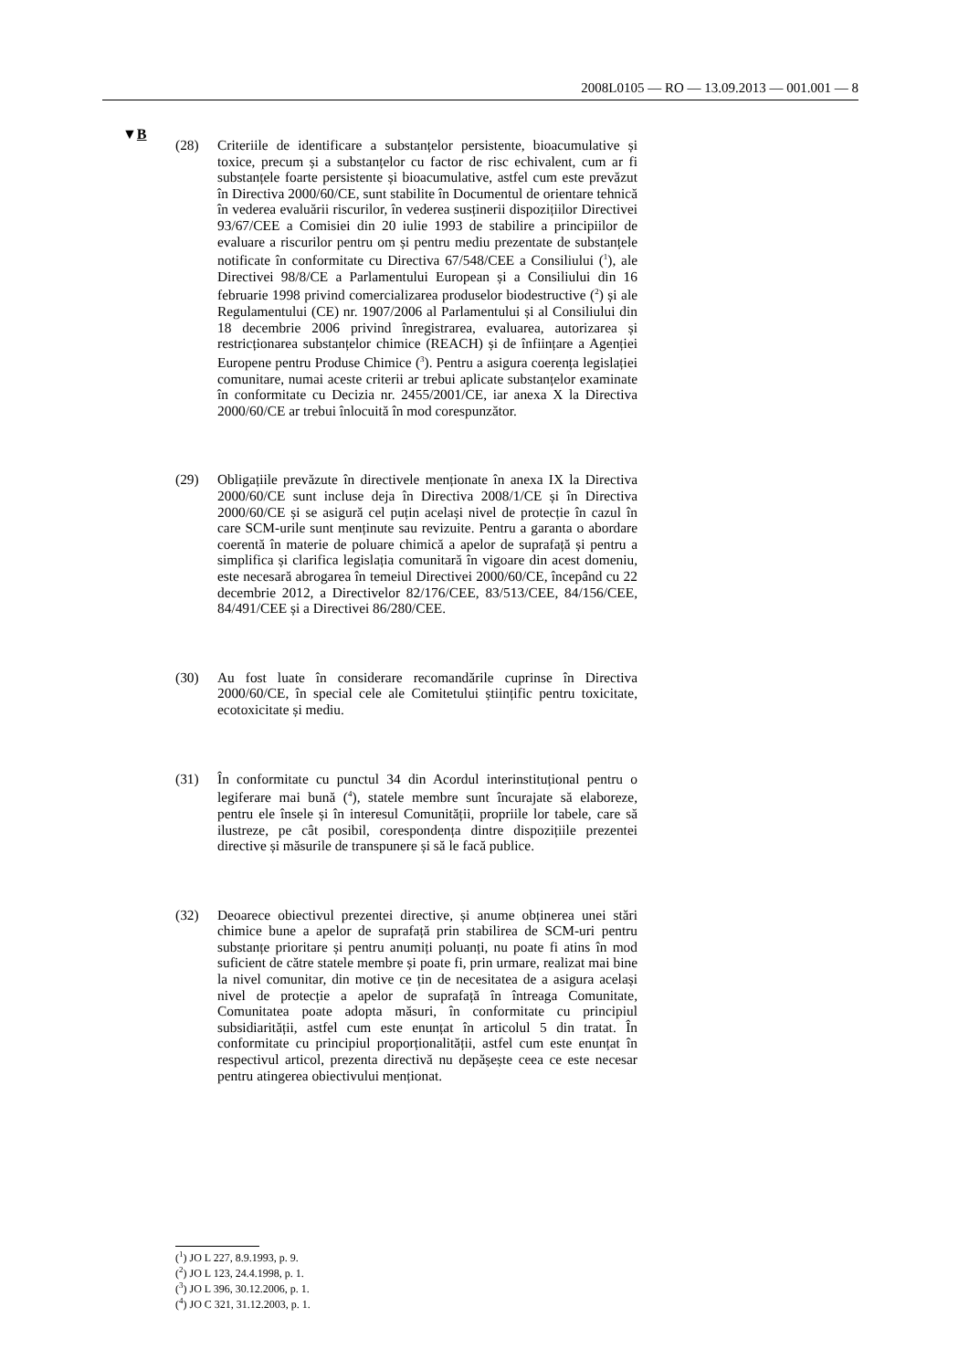2008L0105 — RO — 13.09.2013 — 001.001 — 8
▼B
(28) Criteriile de identificare a substanțelor persistente, bioacumulative și toxice, precum și a substanțelor cu factor de risc echivalent, cum ar fi substanțele foarte persistente și bioacumulative, astfel cum este prevăzut în Directiva 2000/60/CE, sunt stabilite în Documentul de orientare tehnică în vederea evaluării riscurilor, în vederea susținerii dispozițiilor Directivei 93/67/CEE a Comisiei din 20 iulie 1993 de stabilire a principiilor de evaluare a riscurilor pentru om și pentru mediu prezentate de substanțele notificate în conformitate cu Directiva 67/548/CEE a Consiliului (<sup>1</sup>), ale Directivei 98/8/CE a Parlamentului European și a Consiliului din 16 februarie 1998 privind comercializarea produselor biodestructive (<sup>2</sup>) și ale Regulamentului (CE) nr. 1907/2006 al Parlamentului și al Consiliului din 18 decembrie 2006 privind înregistrarea, evaluarea, autorizarea și restricționarea substanțelor chimice (REACH) și de înființare a Agenției Europene pentru Produse Chimice (<sup>3</sup>). Pentru a asigura coerența legislației comunitare, numai aceste criterii ar trebui aplicate substanțelor examinate în conformitate cu Decizia nr. 2455/2001/CE, iar anexa X la Directiva 2000/60/CE ar trebui înlocuită în mod corespunzător.
(29) Obligațiile prevăzute în directivele menționate în anexa IX la Directiva 2000/60/CE sunt incluse deja în Directiva 2008/1/CE și în Directiva 2000/60/CE și se asigură cel puțin același nivel de protecție în cazul în care SCM-urile sunt menținute sau revizuite. Pentru a garanta o abordare coerentă în materie de poluare chimică a apelor de suprafață și pentru a simplifica și clarifica legislația comunitară în vigoare din acest domeniu, este necesară abrogarea în temeiul Directivei 2000/60/CE, începând cu 22 decembrie 2012, a Directivelor 82/176/CEE, 83/513/CEE, 84/156/CEE, 84/491/CEE și a Directivei 86/280/CEE.
(30) Au fost luate în considerare recomandările cuprinse în Directiva 2000/60/CE, în special cele ale Comitetului științific pentru toxicitate, ecotoxicitate și mediu.
(31) În conformitate cu punctul 34 din Acordul interinstituțional pentru o legiferare mai bună (<sup>4</sup>), statele membre sunt încurajate să elaboreze, pentru ele însele și în interesul Comunității, propriile lor tabele, care să ilustreze, pe cât posibil, corespondența dintre dispozițiile prezentei directive și măsurile de transpunere și să le facă publice.
(32) Deoarece obiectivul prezentei directive, și anume obținerea unei stări chimice bune a apelor de suprafață prin stabilirea de SCM-uri pentru substanțe prioritare și pentru anumiți poluanți, nu poate fi atins în mod suficient de către statele membre și poate fi, prin urmare, realizat mai bine la nivel comunitar, din motive ce țin de necesitatea de a asigura același nivel de protecție a apelor de suprafață în întreaga Comunitate, Comunitatea poate adopta măsuri, în conformitate cu principiul subsidiarității, astfel cum este enunțat în articolul 5 din tratat. În conformitate cu principiul proporționalității, astfel cum este enunțat în respectivul articol, prezenta directivă nu depășește ceea ce este necesar pentru atingerea obiectivului menționat.
(<sup>1</sup>) JO L 227, 8.9.1993, p. 9.
(<sup>2</sup>) JO L 123, 24.4.1998, p. 1.
(<sup>3</sup>) JO L 396, 30.12.2006, p. 1.
(<sup>4</sup>) JO C 321, 31.12.2003, p. 1.